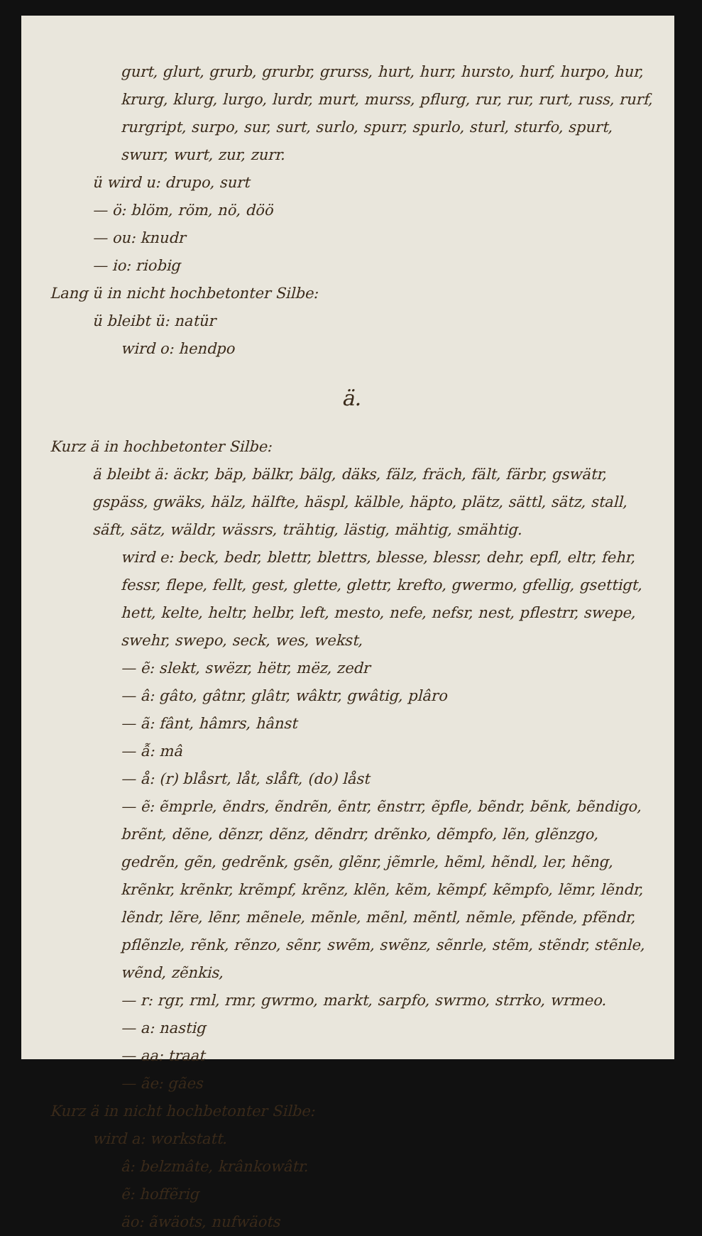gurt, glurt, grurb, grurbr, grurss, hurt, hurr, hursto, hurf, hurpo, hur, krurg, klurg, lurgo, lurdr, murt, murss, pflurg, rur, rur, rurt, russ, rurf, rurgript, surpo, sur, surt, surlo, spurr, spurlo, sturl, sturfo, spurt, swurr, wurt, zur, zurr.
ü wird u: drupo, surt
— ö: blöm, röm, nö, döö
— ou: knudr
— io: riobig
Lang ü in nicht hochbetonter Silbe:
ü bleibt ü: natür
wird o: hendpo
ä.
Kurz ä in hochbetonter Silbe:
ä bleibt ä: äckr, bäp, bälkr, bälg, däks, fälz, fräch, fält, färbr, gswätr, gspäss, gwäks, hälz, hälfte, häspl, kälble, häpto, plätz, sättl, sätz, stall, säft, sätz, wäldr, wässrs, trähtig, lästig, mähtig, smähtig.
wird e: beck, bedr, blettr, blettrs, blesse, blessr, dehr, epfl, eltr, fehr, fessr, flepe, fellt, gest, glette, glettr, krefto, gwermo, gfellig, gsettigt, hett, kelte, heltr, helbr, left, mesto, nefe, nefsr, nest, pflestrr, swepe, swehr, swepo, seck, wes, wekst,
— ẽ: slekt, swëzr, hëtr, mëz, zedr
— â: gâto, gâtnr, glâtr, wâktr, gwâtig, plâro
— ã: fânt, hâmrs, hânst
— ẫ: mâ
— å: (r) blåsrt, låt, slåft, (do) låst
— ẽ: ẽmprle, ẽndrs, ẽndrẽn, ẽntr, ẽnstrr, ẽpfle, bẽndr, bẽnk, bẽndigo, brẽnt, dẽne, dẽnzr, dẽnz, dẽndrr, drẽnko, dẽmpfo, lẽn, glẽnzgo, gedrẽn, gẽn, gedrẽnk, gsẽn, glẽnr, jẽmrle, hẽml, hẽndl, ler, hẽng, krẽnkr, krẽnkr, krẽmpf, krẽnz, klẽn, kẽm, kẽmpf, kẽmpfo, lẽmr, lẽndr, lẽndr, lẽre, lẽnr, mẽnele, mẽnle, mẽnl, mẽntl, nẽmle, pfẽnde, pfẽndr, pflẽnzle, rẽnk, rẽnzo, sẽnr, swẽm, swẽnz, sẽnrle, stẽm, stẽndr, stẽnle, wẽnd, zẽnkis,
— r: rgr, rml, rmr, gwrmo, markt, sarpfo, swrmo, strrko, wrmeo.
— a: nastig
— aa: traat
— ãe: gães
Kurz ä in nicht hochbetonter Silbe:
wird a: workstatt.
â: belzmâte, krânkowâtr.
ẽ: hoffẽrig
äo: ãwäots, nufwäots